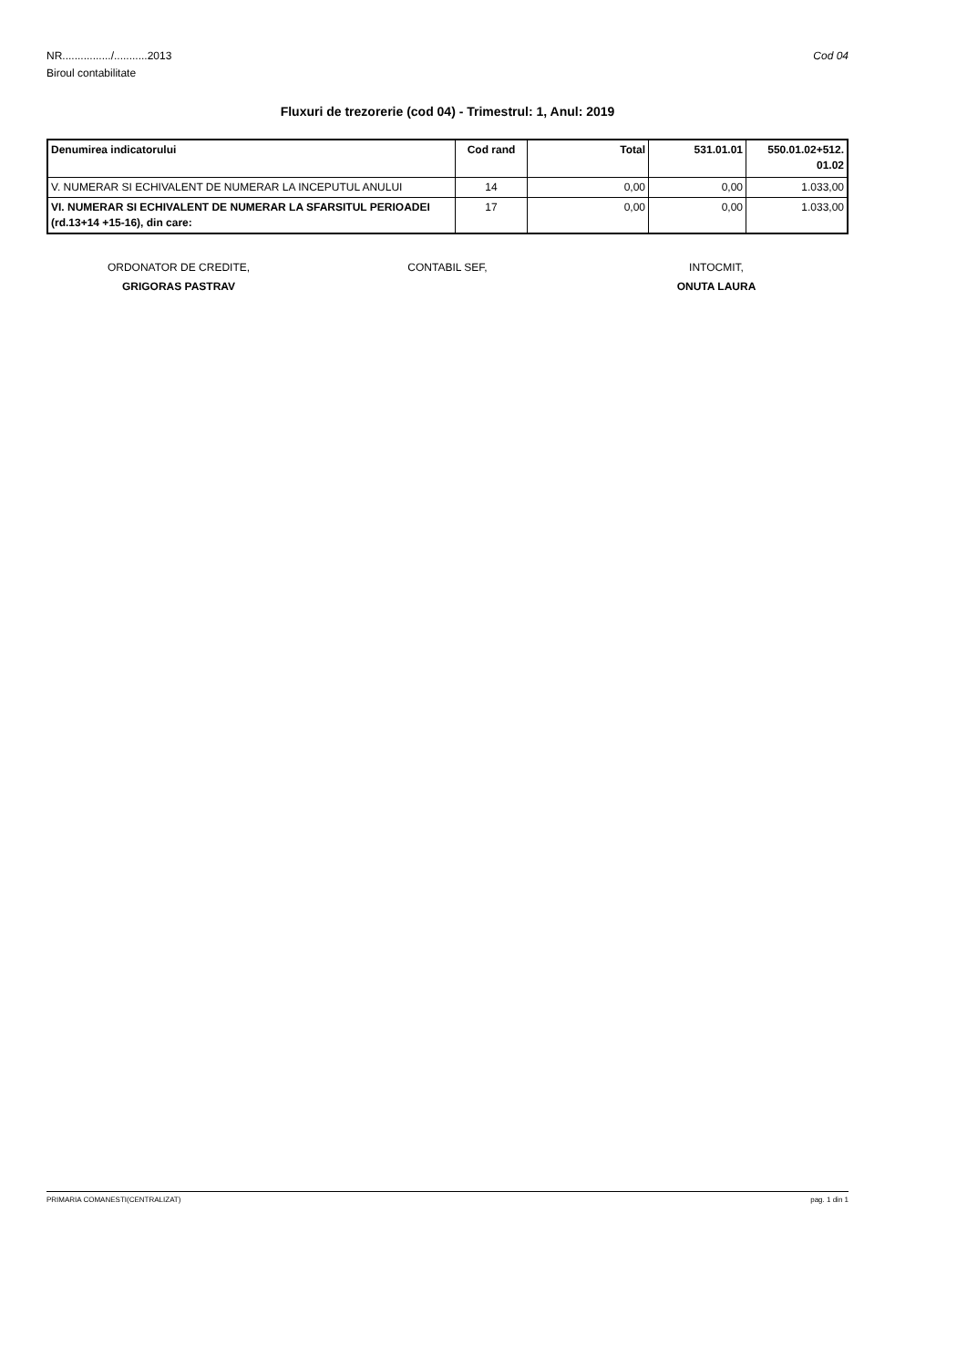NR................/...........2013
Biroul contabilitate
Cod 04
Fluxuri de trezorerie (cod 04) - Trimestrul: 1, Anul: 2019
| Denumirea indicatorului | Cod rand | Total | 531.01.01 | 550.01.02+512. 01.02 |
| --- | --- | --- | --- | --- |
| V. NUMERAR SI ECHIVALENT DE NUMERAR LA INCEPUTUL ANULUI | 14 | 0,00 | 0,00 | 1.033,00 |
| VI. NUMERAR SI ECHIVALENT DE NUMERAR LA SFARSITUL PERIOADEI (rd.13+14 +15-16), din care: | 17 | 0,00 | 0,00 | 1.033,00 |
ORDONATOR DE CREDITE,
GRIGORAS PASTRAV
CONTABIL SEF, INTOCMIT,
ONUTA LAURA
PRIMARIA COMANESTI(CENTRALIZAT) pag. 1 din 1